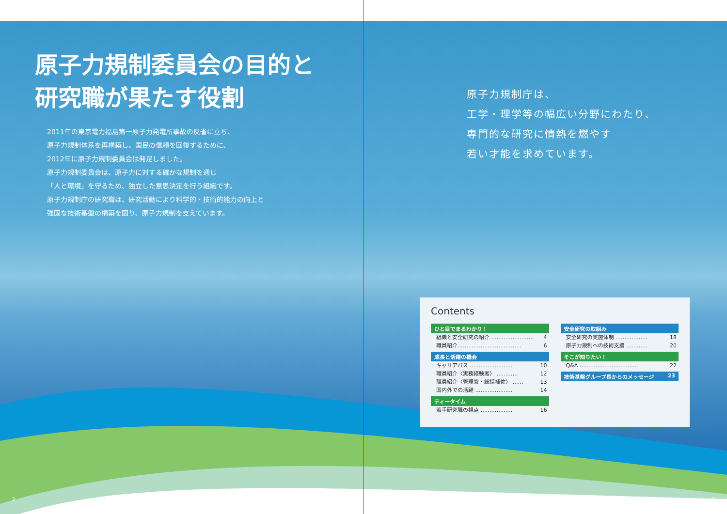原子力規制委員会の目的と
研究職が果たす役割
2011年の東京電力福島第一原子力発電所事故の反省に立ち、
原子力規制体系を再構築し、国民の信頼を回復するために、
2012年に原子力規制委員会は発足しました。
原子力規制委員会は、原子力に対する確かな規制を通じ
「人と環境」を守るため、独立した意思決定を行う組織です。
原子力規制庁の研究職は、研究活動により科学的・技術的能力の向上と
強固な技術基盤の構築を図り、原子力規制を支えています。
2
原子力規制庁は、
工学・理学等の幅広い分野にわたり、
専門的な研究に情熱を燃やす
若い才能を求めています。
Contents
ひと目でまるわかり！
組織と安全研究の紹介 …………………… 4
職員紹介……………………………… 6
成長と活躍の機会
キャリアパス …………………… 10
職員紹介〈実務経験者〉 ………… 12
職員紹介〈管理官・総括補佐〉 …… 13
国内外での活躍 ………………… 14
ティータイム
若手研究職の視点 ……………… 16
安全研究の取組み
安全研究の実施体制 ……………… 18
原子力規制への技術支援 ………… 20
そこが知りたい！
Q&A …………………………… 22
技術基盤グループ長からのメッセージ 23
3